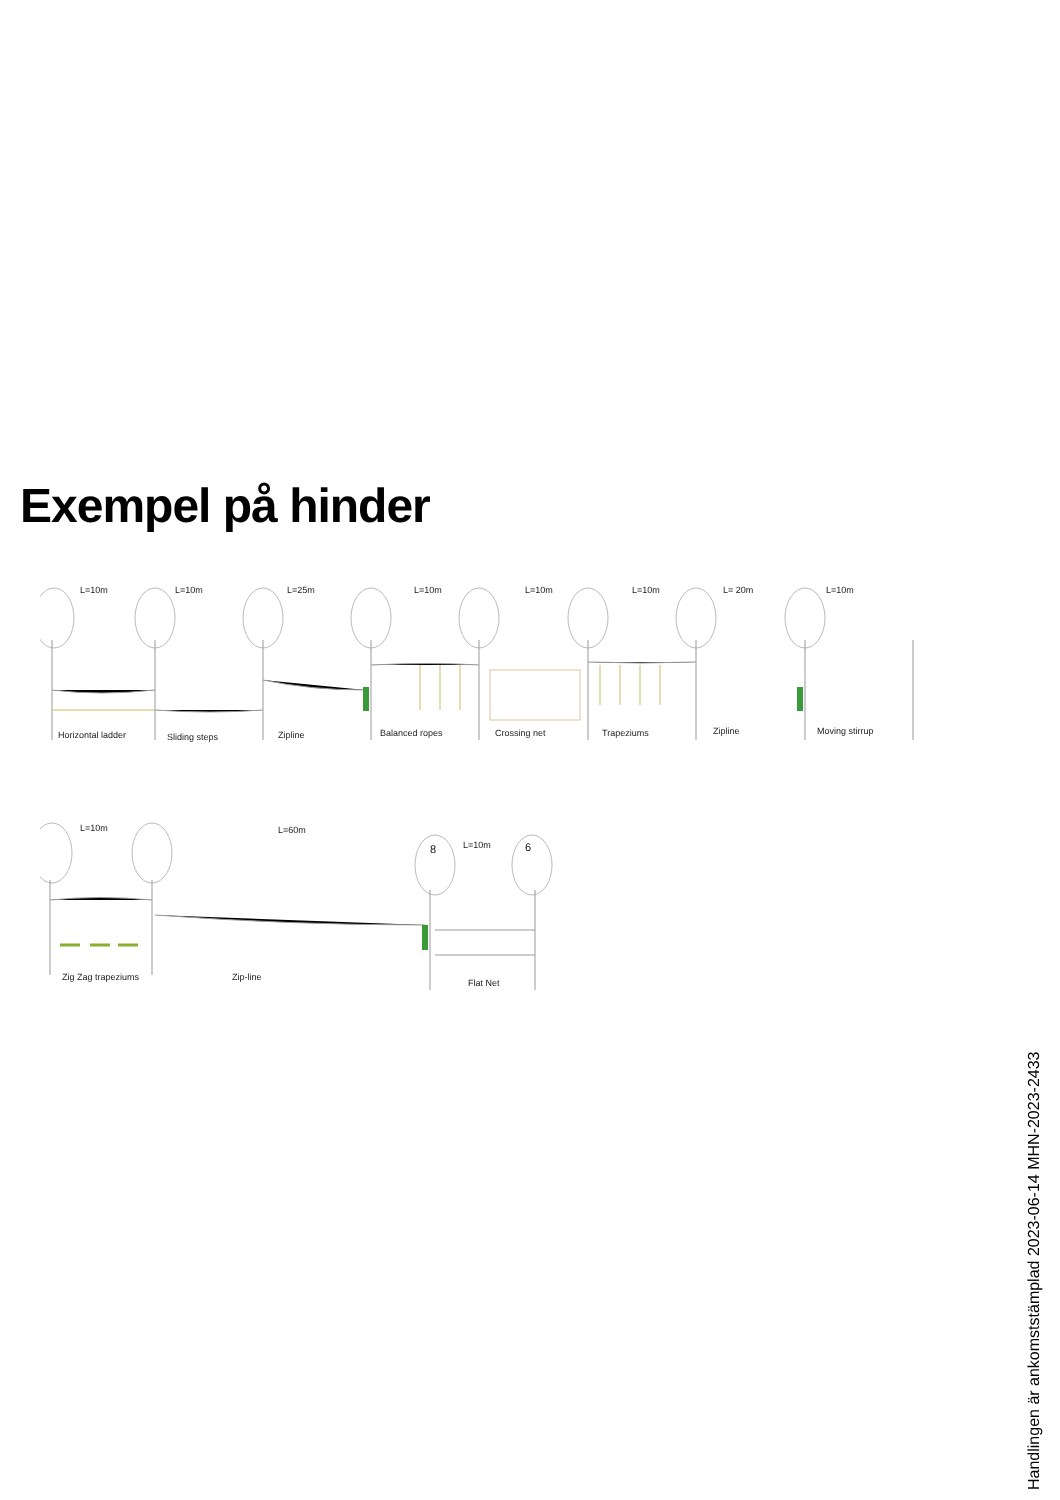Exempel på hinder
L=10m L=10m L=25m L=10m L=10m L=10m L= 20m L=10m
Horizontal ladder Sliding steps Zipline Balanced ropes Crossing net Trapeziums Zipline Moving stirrup
L=10m L=60m
8 L=10m 6
Zig Zag trapeziums Zip-line
Flat Net
Handlingen är ankomststämplad 2023-06-14 MHN-2023-2433